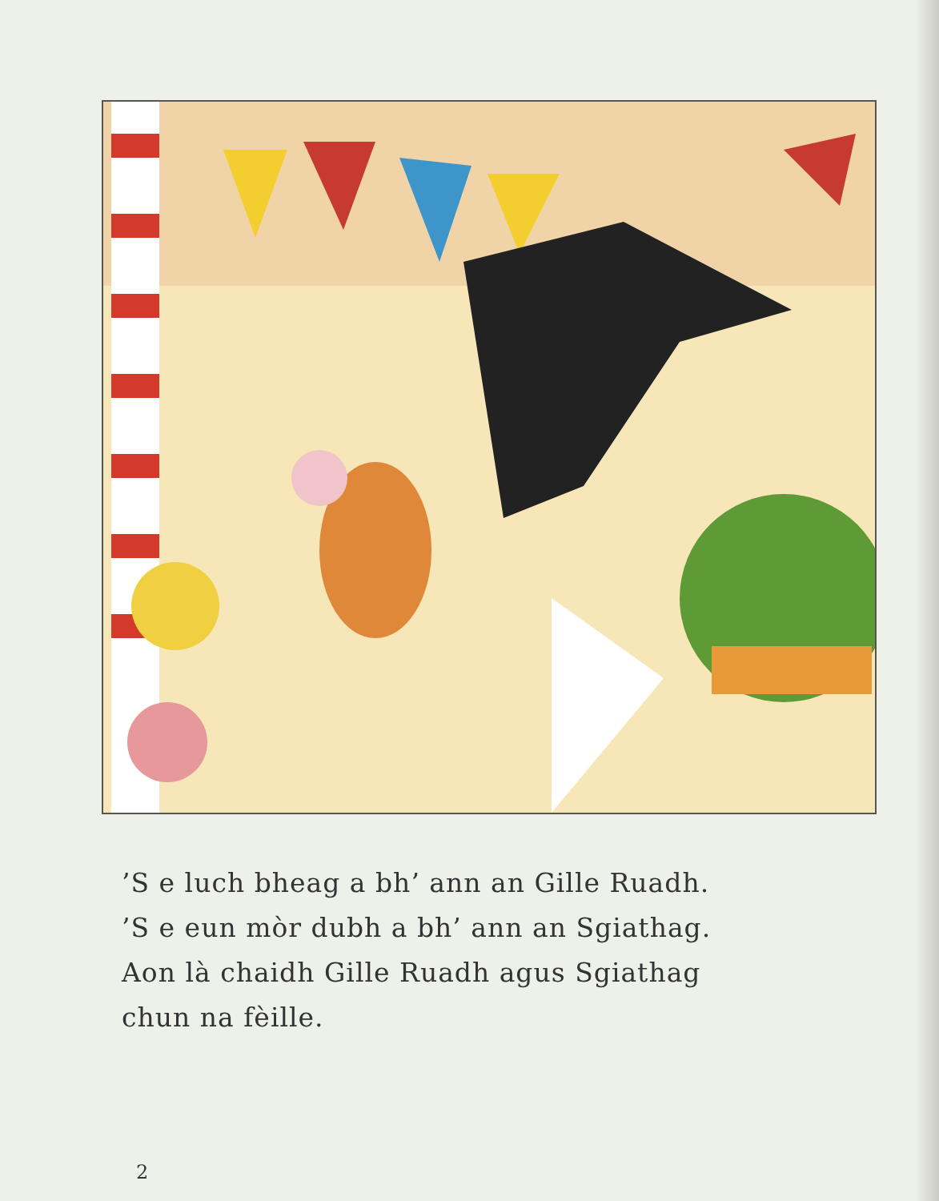’S e luch bheag a bh’ ann an Gille Ruadh.
’S e eun mòr dubh a bh’ ann an Sgiathag.
Aon là chaidh Gille Ruadh agus Sgiathag
chun na fèille.
2